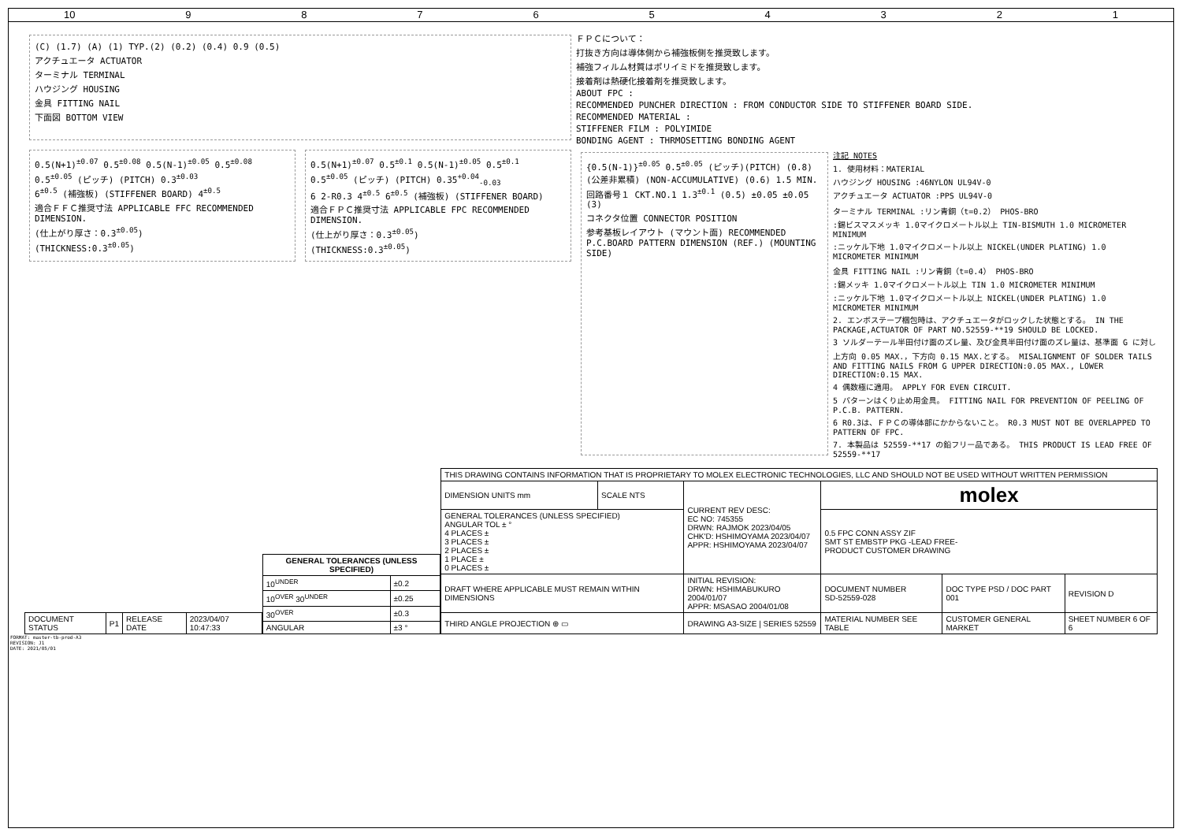10 987654321
(C) (1.7) (A) (1) TYP.(2) (0.2) (0.4) 0.9 (0.5)
アクチュエータ ACTUATOR
ターミナル TERMINAL
ハウジング HOUSING
金具 FITTING NAIL
下面図 BOTTOM VIEW
0.5(N+1)<sup>±0.07</sup> 0.5<sup>±0.08</sup> 0.5(N-1)<sup>±0.05</sup> 0.5<sup>±0.08</sup>
0.5<sup>±0.05</sup> (ピッチ) (PITCH) 0.3<sup>±0.03</sup>
6<sup>±0.5</sup> (補強板) (STIFFENER BOARD) 4<sup>±0.5</sup>
適合ＦＦＣ推奨寸法 APPLICABLE FFC RECOMMENDED DIMENSION.
(仕上がり厚さ：0.3<sup>±0.05</sup>)
(THICKNESS:0.3<sup>±0.05</sup>)
0.5(N+1)<sup>±0.07</sup> 0.5<sup>±0.1</sup> 0.5(N-1)<sup>±0.05</sup> 0.5<sup>±0.1</sup>
0.5<sup>±0.05</sup> (ピッチ) (PITCH) 0.35<sup>+0.04</sup><sub>-0.03</sub>
6 2-R0.3 4<sup>±0.5</sup> 6<sup>±0.5</sup> (補強板) (STIFFENER BOARD)
適合ＦＰＣ推奨寸法 APPLICABLE FPC RECOMMENDED DIMENSION.
(仕上がり厚さ：0.3<sup>±0.05</sup>)
(THICKNESS:0.3<sup>±0.05</sup>)
ＦＰＣについて：
打抜き方向は導体側から補強板側を推奨致します。
補強フィルム材質はポリイミドを推奨致します。
接着剤は熱硬化接着剤を推奨致します。
ABOUT FPC :
RECOMMENDED PUNCHER DIRECTION : FROM CONDUCTOR SIDE TO STIFFENER BOARD SIDE.
RECOMMENDED MATERIAL :
STIFFENER FILM : POLYIMIDE
BONDING AGENT : THRMOSETTING BONDING AGENT
{0.5(N-1)}<sup>±0.05</sup> 0.5<sup>±0.05</sup> (ピッチ)(PITCH) (0.8) (公差非累積) (NON-ACCUMULATIVE) (0.6) 1.5 MIN.
回路番号１ CKT.NO.1 1.3<sup>±0.1</sup> (0.5) ±0.05 ±0.05 (3)
コネクタ位置 CONNECTOR POSITION
参考基板レイアウト (マウント面) RECOMMENDED P.C.BOARD PATTERN DIMENSION (REF.) (MOUNTING SIDE)
注記 NOTES
1. 使用材料：MATERIAL
ハウジング HOUSING :46NYLON UL94V-0
アクチュエータ ACTUATOR :PPS UL94V-0
ターミナル TERMINAL :リン青銅（t=0.2） PHOS-BRO
:錫ビスマスメッキ 1.0マイクロメートル以上 TIN-BISMUTH 1.0 MICROMETER MINIMUM
:ニッケル下地 1.0マイクロメートル以上 NICKEL(UNDER PLATING) 1.0 MICROMETER MINIMUM
金具 FITTING NAIL :リン青銅（t=0.4） PHOS-BRO
:錫メッキ 1.0マイクロメートル以上 TIN 1.0 MICROMETER MINIMUM
:ニッケル下地 1.0マイクロメートル以上 NICKEL(UNDER PLATING) 1.0 MICROMETER MINIMUM
2. エンボステープ梱包時は、アクチュエータがロックした状態とする。 IN THE PACKAGE,ACTUATOR OF PART NO.52559-**19 SHOULD BE LOCKED.
3 ソルダーテール半田付け面のズレ量、及び金具半田付け面のズレ量は、基準面 G に対し上方向 0.05 MAX.，下方向 0.15 MAX.とする。 MISALIGNMENT OF SOLDER TAILS AND FITTING NAILS FROM G UPPER DIRECTION:0.05 MAX., LOWER DIRECTION:0.15 MAX.
4 偶数極に適用。 APPLY FOR EVEN CIRCUIT.
5 パターンはくり止め用金具。 FITTING NAIL FOR PREVENTION OF PEELING OF P.C.B. PATTERN.
6 R0.3は、ＦＰＣの導体部にかからないこと。 R0.3 MUST NOT BE OVERLAPPED TO PATTERN OF FPC.
7. 本製品は 52559-**17 の鉛フリー品である。 THIS PRODUCT IS LEAD FREE OF 52559-**17
| DOCUMENT STATUS | P1 | RELEASE DATE | 2023/04/07 10:47:33 |
| GENERAL TOLERANCES (UNLESS SPECIFIED) | |
| --- | --- |
| 10<sup>UNDER</sup> | ±0.2 |
| 10<sup>OVER</sup> 30<sup>UNDER</sup> | ±0.25 |
| 30<sup>OVER</sup> | ±0.3 |
| ANGULAR | ±3 ° |
| THIS DRAWING CONTAINS INFORMATION THAT IS PROPRIETARY TO MOLEX ELECTRONIC TECHNOLOGIES, LLC AND SHOULD NOT BE USED WITHOUT WRITTEN PERMISSION | | | | | |
| DIMENSION UNITS mm | SCALE NTS | CURRENT REV DESC: EC NO: 745355 DRWN: RAJMOK 2023/04/05 CHK'D: HSHIMOYAMA 2023/04/07 APPR: HSHIMOYAMA 2023/04/07 | molex | | |
| GENERAL TOLERANCES (UNLESS SPECIFIED) ANGULAR TOL ± ° 4 PLACES ± 3 PLACES ± 2 PLACES ± 1 PLACE ± 0 PLACES ± | | | 0.5 FPC CONN ASSY ZIF SMT ST EMBSTP PKG -LEAD FREE- PRODUCT CUSTOMER DRAWING | | |
| DRAFT WHERE APPLICABLE MUST REMAIN WITHIN DIMENSIONS | | INITIAL REVISION: DRWN: HSHIMABUKURO 2004/01/07 APPR: MSASAO 2004/01/08 | DOCUMENT NUMBER SD-52559-028 | DOC TYPE PSD / DOC PART 001 | REVISION D |
| THIRD ANGLE PROJECTION ⊕ ▭ | | DRAWING A3-SIZE / SERIES 52559 | MATERIAL NUMBER SEE TABLE | CUSTOMER GENERAL MARKET | SHEET NUMBER 6 OF 6 |
FORMAT: master-tb-prod-A3
REVISION: J1
DATE: 2021/05/01